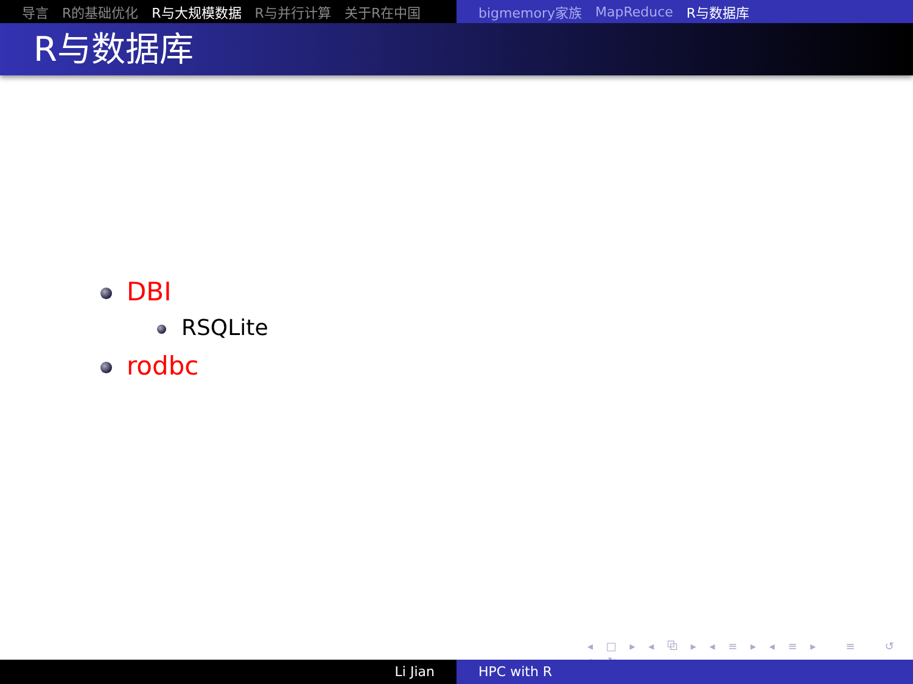导言 R的基础优化 R与大规模数据 R与并行计算 关于R在中国 bigmemory家族 MapReduce R与数据库
R与数据库
DBI
RSQLite
rodbc
◂ □ ▸ ◂ ⧉ ▸ ◂ ≡ ▸ ◂ ≡ ▸ ≡ ↺ ⌕ ↻
Li Jian HPC with R